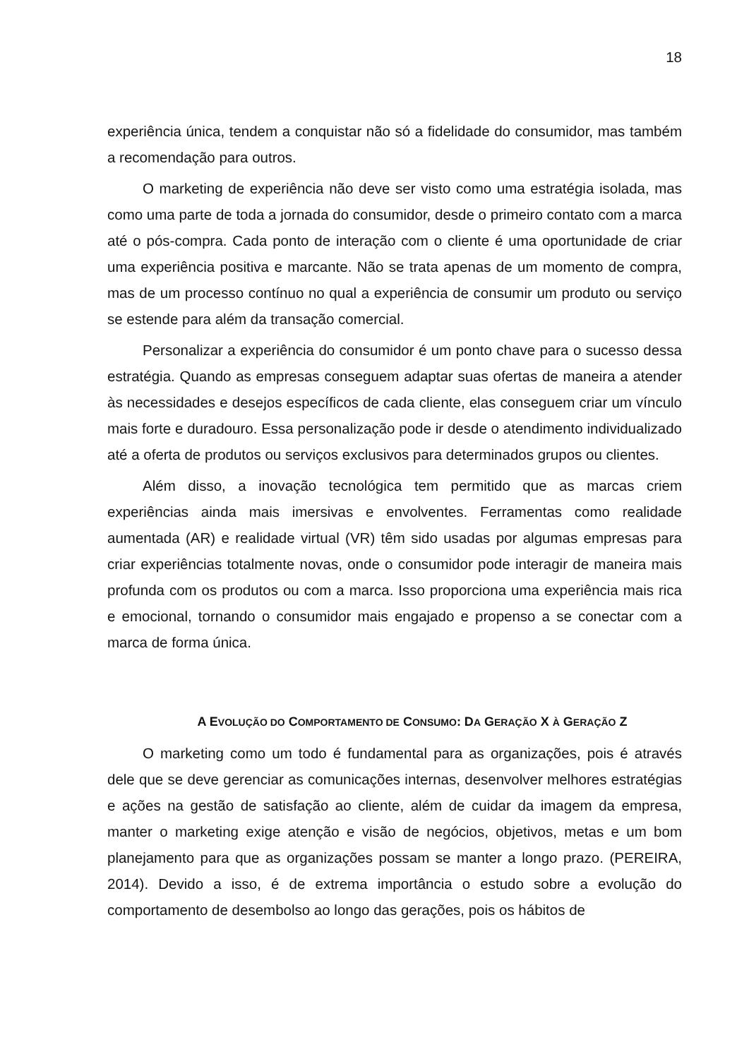18
experiência única, tendem a conquistar não só a fidelidade do consumidor, mas também a recomendação para outros.
O marketing de experiência não deve ser visto como uma estratégia isolada, mas como uma parte de toda a jornada do consumidor, desde o primeiro contato com a marca até o pós-compra. Cada ponto de interação com o cliente é uma oportunidade de criar uma experiência positiva e marcante. Não se trata apenas de um momento de compra, mas de um processo contínuo no qual a experiência de consumir um produto ou serviço se estende para além da transação comercial.
Personalizar a experiência do consumidor é um ponto chave para o sucesso dessa estratégia. Quando as empresas conseguem adaptar suas ofertas de maneira a atender às necessidades e desejos específicos de cada cliente, elas conseguem criar um vínculo mais forte e duradouro. Essa personalização pode ir desde o atendimento individualizado até a oferta de produtos ou serviços exclusivos para determinados grupos ou clientes.
Além disso, a inovação tecnológica tem permitido que as marcas criem experiências ainda mais imersivas e envolventes. Ferramentas como realidade aumentada (AR) e realidade virtual (VR) têm sido usadas por algumas empresas para criar experiências totalmente novas, onde o consumidor pode interagir de maneira mais profunda com os produtos ou com a marca. Isso proporciona uma experiência mais rica e emocional, tornando o consumidor mais engajado e propenso a se conectar com a marca de forma única.
A EVOLUÇÃO DO COMPORTAMENTO DE CONSUMO: DA GERAÇÃO X À GERAÇÃO Z
O marketing como um todo é fundamental para as organizações, pois é através dele que se deve gerenciar as comunicações internas, desenvolver melhores estratégias e ações na gestão de satisfação ao cliente, além de cuidar da imagem da empresa, manter o marketing exige atenção e visão de negócios, objetivos, metas e um bom planejamento para que as organizações possam se manter a longo prazo. (PEREIRA, 2014). Devido a isso, é de extrema importância o estudo sobre a evolução do comportamento de desembolso ao longo das gerações, pois os hábitos de